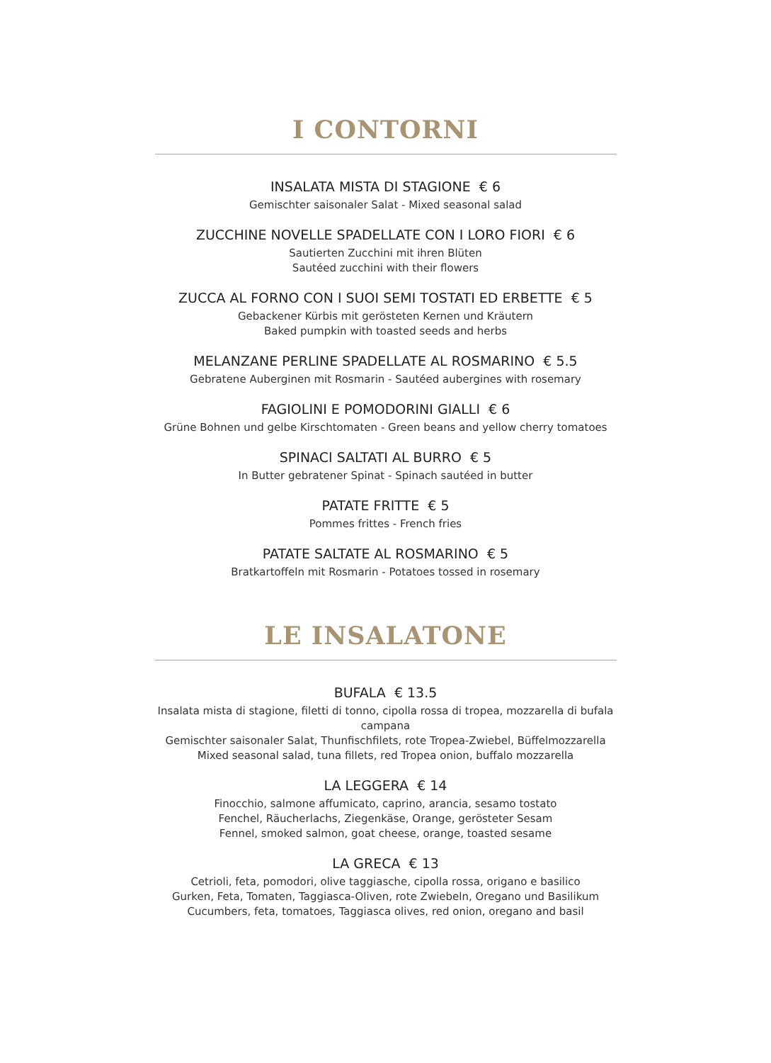I CONTORNI
INSALATA MISTA DI STAGIONE € 6
Gemischter saisonaler Salat - Mixed seasonal salad
ZUCCHINE NOVELLE SPADELLATE CON I LORO FIORI € 6
Sautierten Zucchini mit ihren Blüten
Sautéed zucchini with their flowers
ZUCCA AL FORNO CON I SUOI SEMI TOSTATI ED ERBETTE € 5
Gebackener Kürbis mit gerösteten Kernen und Kräutern
Baked pumpkin with toasted seeds and herbs
MELANZANE PERLINE SPADELLATE AL ROSMARINO € 5.5
Gebratene Auberginen mit Rosmarin - Sautéed aubergines with rosemary
FAGIOLINI E POMODORINI GIALLI € 6
Grüne Bohnen und gelbe Kirschtomaten - Green beans and yellow cherry tomatoes
SPINACI SALTATI AL BURRO € 5
In Butter gebratener Spinat - Spinach sautéed in butter
PATATE FRITTE € 5
Pommes frittes - French fries
PATATE SALTATE AL ROSMARINO € 5
Bratkartoffeln mit Rosmarin - Potatoes tossed in rosemary
LE INSALATONE
BUFALA € 13.5
Insalata mista di stagione, filetti di tonno, cipolla rossa di tropea, mozzarella di bufala campana
Gemischter saisonaler Salat, Thunfischfilets, rote Tropea-Zwiebel, Büffelmozzarella
Mixed seasonal salad, tuna fillets, red Tropea onion, buffalo mozzarella
LA LEGGERA € 14
Finocchio, salmone affumicato, caprino, arancia, sesamo tostato
Fenchel, Räucherlachs, Ziegenkäse, Orange, gerösteter Sesam
Fennel, smoked salmon, goat cheese, orange, toasted sesame
LA GRECA € 13
Cetrioli, feta, pomodori, olive taggiasche, cipolla rossa, origano e basilico
Gurken, Feta, Tomaten, Taggiasca-Oliven, rote Zwiebeln, Oregano und Basilikum
Cucumbers, feta, tomatoes, Taggiasca olives, red onion, oregano and basil